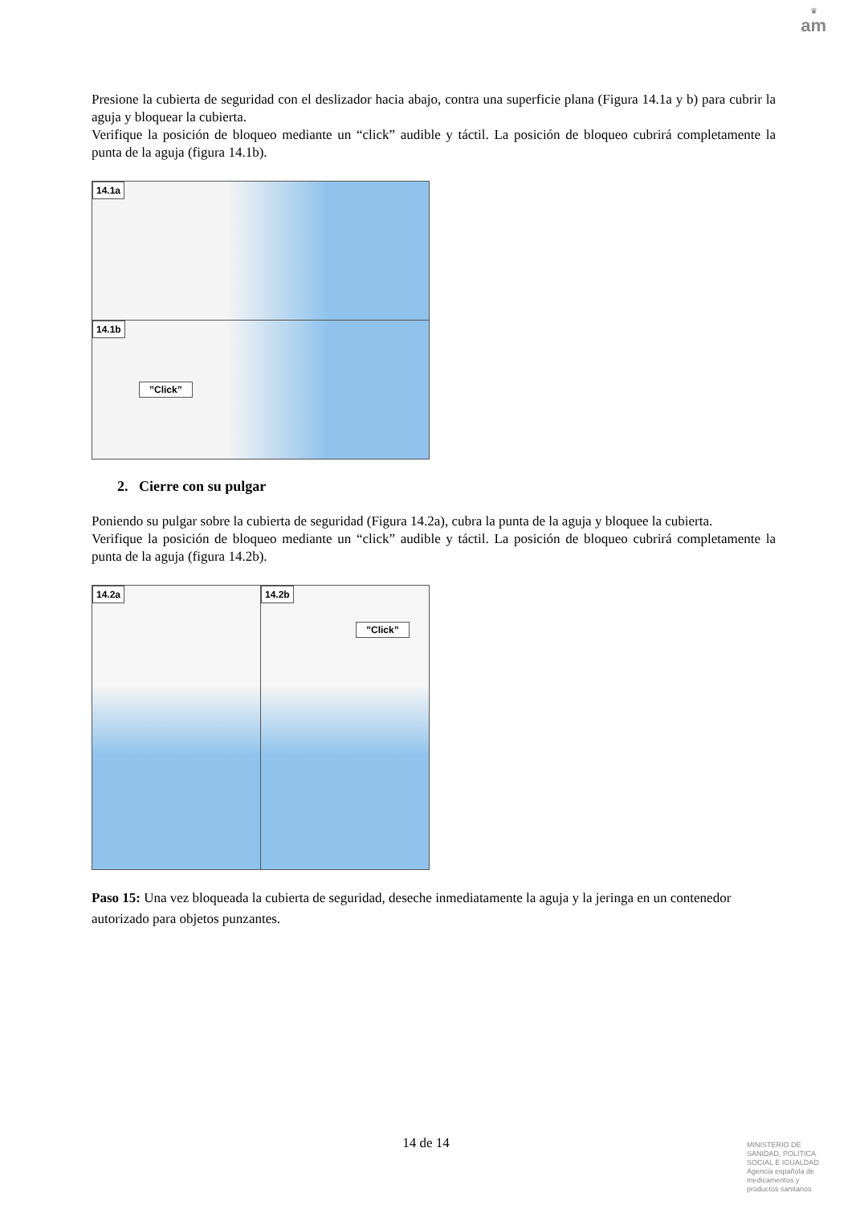♛
am
Presione la cubierta de seguridad con el deslizador hacia abajo, contra una superficie plana (Figura 14.1a y b) para cubrir la aguja y bloquear la cubierta.
Verifique la posición de bloqueo mediante un “click” audible y táctil. La posición de bloqueo cubrirá completamente la punta de la aguja (figura 14.1b).
14.1a
14.1b”Click”
2. Cierre con su pulgar
Poniendo su pulgar sobre la cubierta de seguridad (Figura 14.2a), cubra la punta de la aguja y bloquee la cubierta.
Verifique la posición de bloqueo mediante un “click” audible y táctil. La posición de bloqueo cubrirá completamente la punta de la aguja (figura 14.2b).
14.2a 14.2b”Click”
Paso 15: Una vez bloqueada la cubierta de seguridad, deseche inmediatamente la aguja y la jeringa en un contenedor autorizado para objetos punzantes.
14 de 14
MINISTERIO DE
SANIDAD, POLITICA
SOCIAL E IGUALDAD
Agencia española de
medicamentos y
productos sanitarios